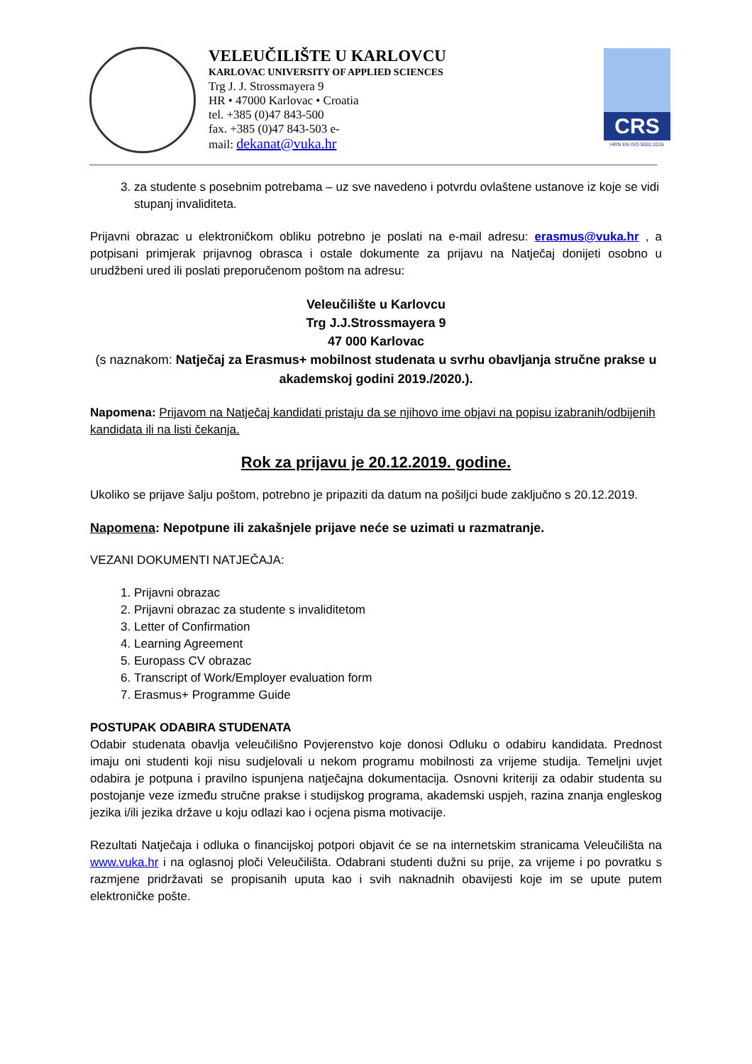VELEUČILIŠTE U KARLOVCU
KARLOVAC UNIVERSITY OF APPLIED SCIENCES
Trg J. J. Strossmayera 9
HR • 47000 Karlovac • Croatia
tel. +385 (0)47 843-500
fax. +385 (0)47 843-503 e-
mail: dekanat@vuka.hr
CRS
HRN EN ISO 9001:2015
3. za studente s posebnim potrebama – uz sve navedeno i potvrdu ovlaštene ustanove iz koje se vidi stupanj invaliditeta.
Prijavni obrazac u elektroničkom obliku potrebno je poslati na e-mail adresu: erasmus@vuka.hr , a potpisani primjerak prijavnog obrasca i ostale dokumente za prijavu na Natječaj donijeti osobno u urudžbeni ured ili poslati preporučenom poštom na adresu:
Veleučilište u Karlovcu
Trg J.J.Strossmayera 9
47 000 Karlovac
(s naznakom: Natječaj za Erasmus+ mobilnost studenata u svrhu obavljanja stručne prakse u akademskoj godini 2019./2020.).
Napomena: Prijavom na Natječaj kandidati pristaju da se njihovo ime objavi na popisu izabranih/odbijenih kandidata ili na listi čekanja.
Rok za prijavu je 20.12.2019. godine.
Ukoliko se prijave šalju poštom, potrebno je pripaziti da datum na pošiljci bude zaključno s 20.12.2019.
Napomena: Nepotpune ili zakašnjele prijave neće se uzimati u razmatranje.
VEZANI DOKUMENTI NATJEČAJA:
1. Prijavni obrazac
2. Prijavni obrazac za studente s invaliditetom
3. Letter of Confirmation
4. Learning Agreement
5. Europass CV obrazac
6. Transcript of Work/Employer evaluation form
7. Erasmus+ Programme Guide
POSTUPAK ODABIRA STUDENATA
Odabir studenata obavlja veleučilišno Povjerenstvo koje donosi Odluku o odabiru kandidata. Prednost imaju oni studenti koji nisu sudjelovali u nekom programu mobilnosti za vrijeme studija. Temeljni uvjet odabira je potpuna i pravilno ispunjena natječajna dokumentacija. Osnovni kriteriji za odabir studenta su postojanje veze između stručne prakse i studijskog programa, akademski uspjeh, razina znanja engleskog jezika i/ili jezika države u koju odlazi kao i ocjena pisma motivacije.
Rezultati Natječaja i odluka o financijskoj potpori objavit će se na internetskim stranicama Veleučilišta na www.vuka.hr i na oglasnoj ploči Veleučilišta. Odabrani studenti dužni su prije, za vrijeme i po povratku s razmjene pridržavati se propisanih uputa kao i svih naknadnih obavijesti koje im se upute putem elektroničke pošte.